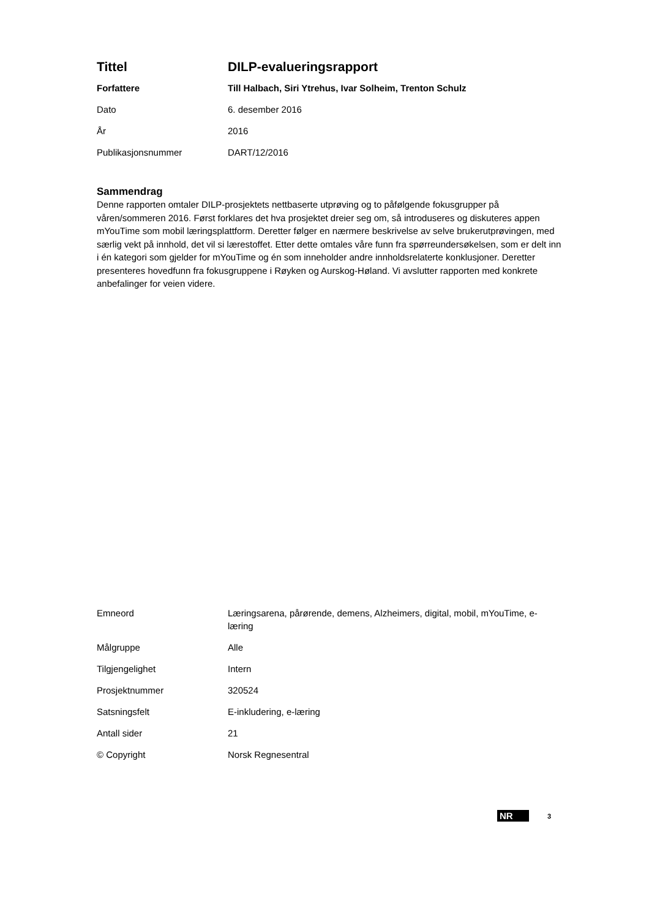| Tittel | DILP-evalueringsrapport |
| Forfattere | Till Halbach, Siri Ytrehus, Ivar Solheim, Trenton Schulz |
| Dato | 6. desember 2016 |
| År | 2016 |
| Publikasjonsnummer | DART/12/2016 |
Sammendrag
Denne rapporten omtaler DILP-prosjektets nettbaserte utprøving og to påfølgende fokusgrupper på våren/sommeren 2016. Først forklares det hva prosjektet dreier seg om, så introduseres og diskuteres appen mYouTime som mobil læringsplattform. Deretter følger en nærmere beskrivelse av selve brukerutprøvingen, med særlig vekt på innhold, det vil si lærestoffet. Etter dette omtales våre funn fra spørreundersøkelsen, som er delt inn i én kategori som gjelder for mYouTime og én som inneholder andre innholdsrelaterte konklusjoner. Deretter presenteres hovedfunn fra fokusgruppene i Røyken og Aurskog-Høland. Vi avslutter rapporten med konkrete anbefalinger for veien videre.
| Emneord | Læringsarena, pårørende, demens, Alzheimers, digital, mobil, mYouTime, e-læring |
| Målgruppe | Alle |
| Tilgjengelighet | Intern |
| Prosjektnummer | 320524 |
| Satsningsfelt | E-inkludering, e-læring |
| Antall sider | 21 |
| © Copyright | Norsk Regnesentral |
NR 3